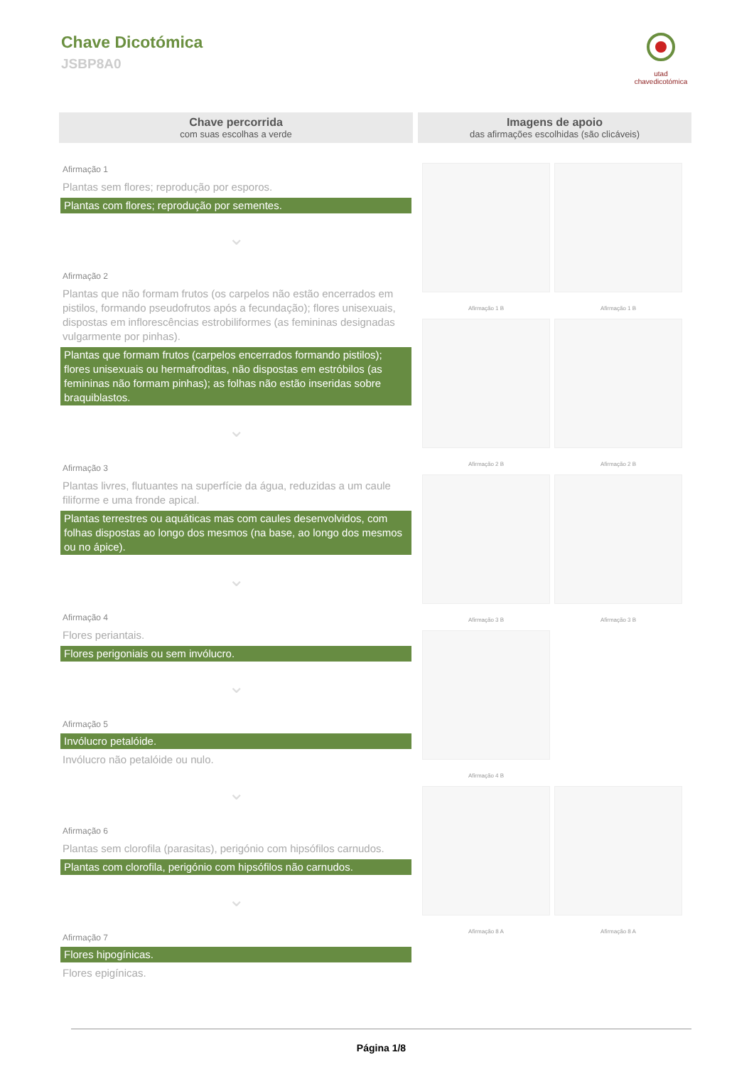Chave Dicotómica
JSBP8A0
utad
chavedicotómica
Chave percorrida
com suas escolhas a verde
Afirmação 1
Plantas sem flores; reprodução por esporos.
Plantas com flores; reprodução por sementes.
⌄
Afirmação 2
Plantas que não formam frutos (os carpelos não estão encerrados em pistilos, formando pseudofrutos após a fecundação); flores unisexuais, dispostas em inflorescências estrobiliformes (as femininas designadas vulgarmente por pinhas).
Plantas que formam frutos (carpelos encerrados formando pistilos); flores unisexuais ou hermafroditas, não dispostas em estróbilos (as femininas não formam pinhas); as folhas não estão inseridas sobre braquiblastos.
⌄
Afirmação 3
Plantas livres, flutuantes na superfície da água, reduzidas a um caule filiforme e uma fronde apical.
Plantas terrestres ou aquáticas mas com caules desenvolvidos, com folhas dispostas ao longo dos mesmos (na base, ao longo dos mesmos ou no ápice).
⌄
Afirmação 4
Flores periantais.
Flores perigoniais ou sem invólucro.
⌄
Afirmação 5
Invólucro petalóide.
Invólucro não petalóide ou nulo.
⌄
Afirmação 6
Plantas sem clorofila (parasitas), perigónio com hipsófilos carnudos.
Plantas com clorofila, perigónio com hipsófilos não carnudos.
⌄
Afirmação 7
Flores hipogínicas.
Flores epigínicas.
Imagens de apoio
das afirmações escolhidas (são clicáveis)
Afirmação 1 B
Afirmação 1 B
Afirmação 2 B
Afirmação 2 B
Afirmação 3 B
Afirmação 3 B
Afirmação 4 B
Afirmação 8 A
Afirmação 8 A
Página 1/8